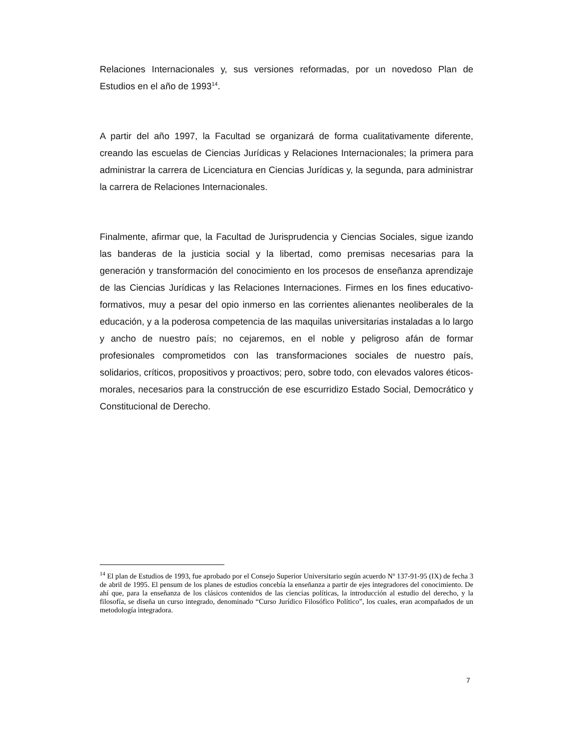Relaciones Internacionales y, sus versiones reformadas, por un novedoso Plan de Estudios en el año de 1993<sup>14</sup>.
A partir del año 1997, la Facultad se organizará de forma cualitativamente diferente, creando las escuelas de Ciencias Jurídicas y Relaciones Internacionales; la primera para administrar la carrera de Licenciatura en Ciencias Jurídicas y, la segunda, para administrar la carrera de Relaciones Internacionales.
Finalmente, afirmar que, la Facultad de Jurisprudencia y Ciencias Sociales, sigue izando las banderas de la justicia social y la libertad, como premisas necesarias para la generación y transformación del conocimiento en los procesos de enseñanza aprendizaje de las Ciencias Jurídicas y las Relaciones Internaciones. Firmes en los fines educativo-formativos, muy a pesar del opio inmerso en las corrientes alienantes neoliberales de la educación, y a la poderosa competencia de las maquilas universitarias instaladas a lo largo y ancho de nuestro país; no cejaremos, en el noble y peligroso afán de formar profesionales comprometidos con las transformaciones sociales de nuestro país, solidarios, críticos, propositivos y proactivos; pero, sobre todo, con elevados valores éticos- morales, necesarios para la construcción de ese escurridizo Estado Social, Democrático y Constitucional de Derecho.
<sup>14</sup> El plan de Estudios de 1993, fue aprobado por el Consejo Superior Universitario según acuerdo Nº 137-91-95 (IX) de fecha 3 de abril de 1995. El pensum de los planes de estudios concebía la enseñanza a partir de ejes integradores del conocimiento. De ahí que, para la enseñanza de los clásicos contenidos de las ciencias políticas, la introducción al estudio del derecho, y la filosofía, se diseña un curso integrado, denominado “Curso Jurídico Filosófico Político”, los cuales, eran acompañados de un metodología integradora.
7